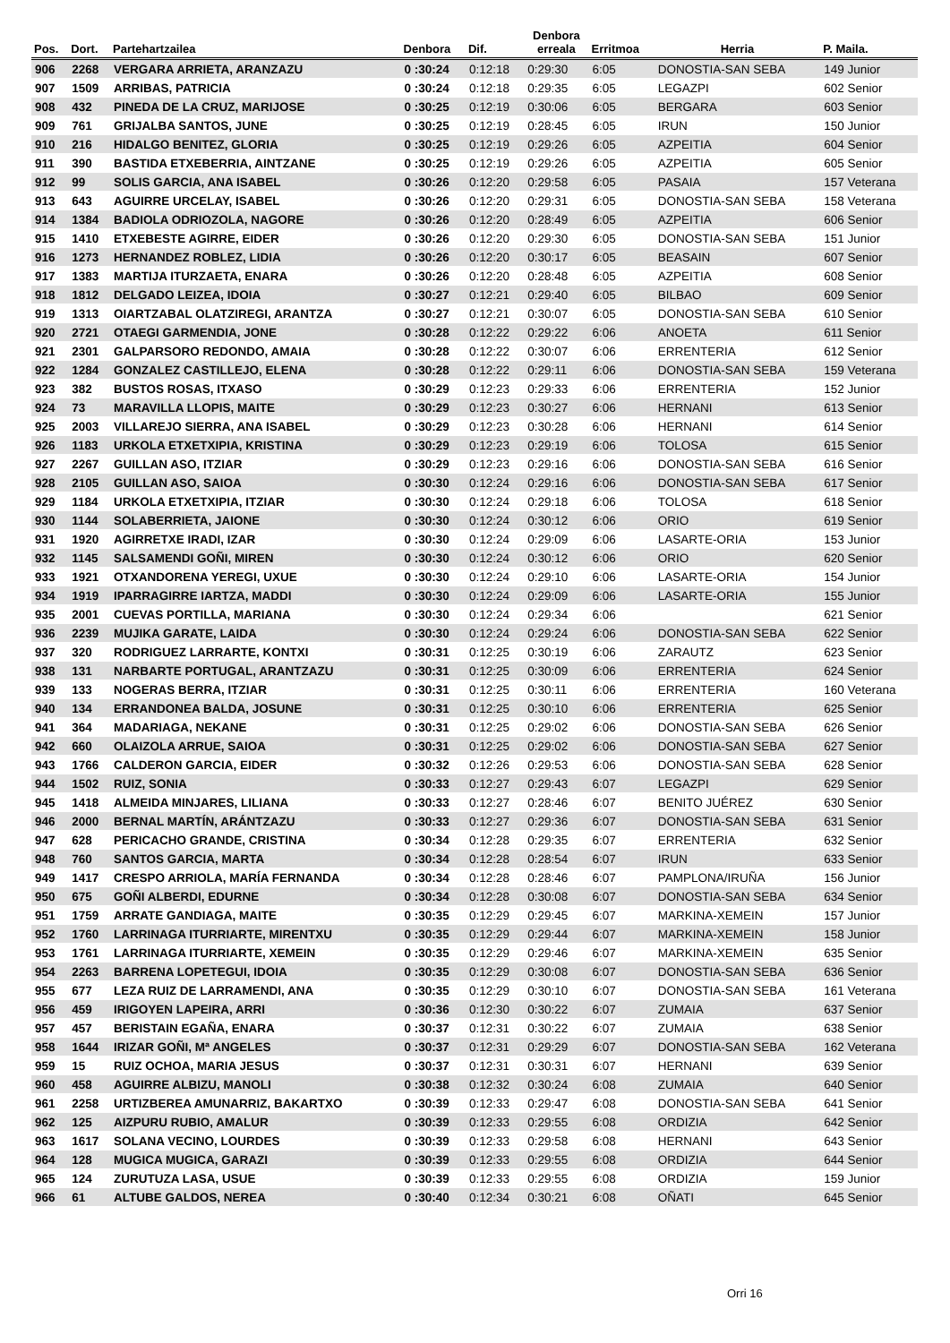| Pos. | Dort. | Partehartzailea | Denbora | Dif. | Denbora erreala | Erritmoa | Herria | P. Maila. |
| --- | --- | --- | --- | --- | --- | --- | --- | --- |
| 906 | 2268 | VERGARA ARRIETA, ARANZAZU | 0 :30:24 | 0:12:18 | 0:29:30 | 6:05 | DONOSTIA-SAN SEBA | 149 Junior |
| 907 | 1509 | ARRIBAS, PATRICIA | 0 :30:24 | 0:12:18 | 0:29:35 | 6:05 | LEGAZPI | 602 Senior |
| 908 | 432 | PINEDA DE LA CRUZ, MARIJOSE | 0 :30:25 | 0:12:19 | 0:30:06 | 6:05 | BERGARA | 603 Senior |
| 909 | 761 | GRIJALBA SANTOS, JUNE | 0 :30:25 | 0:12:19 | 0:28:45 | 6:05 | IRUN | 150 Junior |
| 910 | 216 | HIDALGO BENITEZ, GLORIA | 0 :30:25 | 0:12:19 | 0:29:26 | 6:05 | AZPEITIA | 604 Senior |
| 911 | 390 | BASTIDA ETXEBERRIA, AINTZANE | 0 :30:25 | 0:12:19 | 0:29:26 | 6:05 | AZPEITIA | 605 Senior |
| 912 | 99 | SOLIS GARCIA, ANA ISABEL | 0 :30:26 | 0:12:20 | 0:29:58 | 6:05 | PASAIA | 157 Veterana |
| 913 | 643 | AGUIRRE URCELAY, ISABEL | 0 :30:26 | 0:12:20 | 0:29:31 | 6:05 | DONOSTIA-SAN SEBA | 158 Veterana |
| 914 | 1384 | BADIOLA ODRIOZOLA, NAGORE | 0 :30:26 | 0:12:20 | 0:28:49 | 6:05 | AZPEITIA | 606 Senior |
| 915 | 1410 | ETXEBESTE AGIRRE, EIDER | 0 :30:26 | 0:12:20 | 0:29:30 | 6:05 | DONOSTIA-SAN SEBA | 151 Junior |
| 916 | 1273 | HERNANDEZ ROBLEZ, LIDIA | 0 :30:26 | 0:12:20 | 0:30:17 | 6:05 | BEASAIN | 607 Senior |
| 917 | 1383 | MARTIJA ITURZAETA, ENARA | 0 :30:26 | 0:12:20 | 0:28:48 | 6:05 | AZPEITIA | 608 Senior |
| 918 | 1812 | DELGADO LEIZEA, IDOIA | 0 :30:27 | 0:12:21 | 0:29:40 | 6:05 | BILBAO | 609 Senior |
| 919 | 1313 | OIARTZABAL OLATZIREGI, ARANTZA | 0 :30:27 | 0:12:21 | 0:30:07 | 6:05 | DONOSTIA-SAN SEBA | 610 Senior |
| 920 | 2721 | OTAEGI GARMENDIA, JONE | 0 :30:28 | 0:12:22 | 0:29:22 | 6:06 | ANOETA | 611 Senior |
| 921 | 2301 | GALPARSORO REDONDO, AMAIA | 0 :30:28 | 0:12:22 | 0:30:07 | 6:06 | ERRENTERIA | 612 Senior |
| 922 | 1284 | GONZALEZ CASTILLEJO, ELENA | 0 :30:28 | 0:12:22 | 0:29:11 | 6:06 | DONOSTIA-SAN SEBA | 159 Veterana |
| 923 | 382 | BUSTOS ROSAS, ITXASO | 0 :30:29 | 0:12:23 | 0:29:33 | 6:06 | ERRENTERIA | 152 Junior |
| 924 | 73 | MARAVILLA LLOPIS, MAITE | 0 :30:29 | 0:12:23 | 0:30:27 | 6:06 | HERNANI | 613 Senior |
| 925 | 2003 | VILLAREJO SIERRA, ANA ISABEL | 0 :30:29 | 0:12:23 | 0:30:28 | 6:06 | HERNANI | 614 Senior |
| 926 | 1183 | URKOLA ETXETXIPIA, KRISTINA | 0 :30:29 | 0:12:23 | 0:29:19 | 6:06 | TOLOSA | 615 Senior |
| 927 | 2267 | GUILLAN ASO, ITZIAR | 0 :30:29 | 0:12:23 | 0:29:16 | 6:06 | DONOSTIA-SAN SEBA | 616 Senior |
| 928 | 2105 | GUILLAN ASO, SAIOA | 0 :30:30 | 0:12:24 | 0:29:16 | 6:06 | DONOSTIA-SAN SEBA | 617 Senior |
| 929 | 1184 | URKOLA ETXETXIPIA, ITZIAR | 0 :30:30 | 0:12:24 | 0:29:18 | 6:06 | TOLOSA | 618 Senior |
| 930 | 1144 | SOLABERRIETA, JAIONE | 0 :30:30 | 0:12:24 | 0:30:12 | 6:06 | ORIO | 619 Senior |
| 931 | 1920 | AGIRRETXE IRADI, IZAR | 0 :30:30 | 0:12:24 | 0:29:09 | 6:06 | LASARTE-ORIA | 153 Junior |
| 932 | 1145 | SALSAMENDI GOÑI, MIREN | 0 :30:30 | 0:12:24 | 0:30:12 | 6:06 | ORIO | 620 Senior |
| 933 | 1921 | OTXANDORENA YEREGI, UXUE | 0 :30:30 | 0:12:24 | 0:29:10 | 6:06 | LASARTE-ORIA | 154 Junior |
| 934 | 1919 | IPARRAGIRRE IARTZA, MADDI | 0 :30:30 | 0:12:24 | 0:29:09 | 6:06 | LASARTE-ORIA | 155 Junior |
| 935 | 2001 | CUEVAS PORTILLA, MARIANA | 0 :30:30 | 0:12:24 | 0:29:34 | 6:06 | | 621 Senior |
| 936 | 2239 | MUJIKA GARATE, LAIDA | 0 :30:30 | 0:12:24 | 0:29:24 | 6:06 | DONOSTIA-SAN SEBA | 622 Senior |
| 937 | 320 | RODRIGUEZ LARRARTE, KONTXI | 0 :30:31 | 0:12:25 | 0:30:19 | 6:06 | ZARAUTZ | 623 Senior |
| 938 | 131 | NARBARTE PORTUGAL, ARANTZAZU | 0 :30:31 | 0:12:25 | 0:30:09 | 6:06 | ERRENTERIA | 624 Senior |
| 939 | 133 | NOGERAS BERRA, ITZIAR | 0 :30:31 | 0:12:25 | 0:30:11 | 6:06 | ERRENTERIA | 160 Veterana |
| 940 | 134 | ERRANDONEA BALDA, JOSUNE | 0 :30:31 | 0:12:25 | 0:30:10 | 6:06 | ERRENTERIA | 625 Senior |
| 941 | 364 | MADARIAGA, NEKANE | 0 :30:31 | 0:12:25 | 0:29:02 | 6:06 | DONOSTIA-SAN SEBA | 626 Senior |
| 942 | 660 | OLAIZOLA ARRUE, SAIOA | 0 :30:31 | 0:12:25 | 0:29:02 | 6:06 | DONOSTIA-SAN SEBA | 627 Senior |
| 943 | 1766 | CALDERON GARCIA, EIDER | 0 :30:32 | 0:12:26 | 0:29:53 | 6:06 | DONOSTIA-SAN SEBA | 628 Senior |
| 944 | 1502 | RUIZ, SONIA | 0 :30:33 | 0:12:27 | 0:29:43 | 6:07 | LEGAZPI | 629 Senior |
| 945 | 1418 | ALMEIDA MINJARES, LILIANA | 0 :30:33 | 0:12:27 | 0:28:46 | 6:07 | BENITO JUÉREZ | 630 Senior |
| 946 | 2000 | BERNAL MARTÍN, ARÁNTZAZU | 0 :30:33 | 0:12:27 | 0:29:36 | 6:07 | DONOSTIA-SAN SEBA | 631 Senior |
| 947 | 628 | PERICACHO GRANDE, CRISTINA | 0 :30:34 | 0:12:28 | 0:29:35 | 6:07 | ERRENTERIA | 632 Senior |
| 948 | 760 | SANTOS GARCIA, MARTA | 0 :30:34 | 0:12:28 | 0:28:54 | 6:07 | IRUN | 633 Senior |
| 949 | 1417 | CRESPO ARRIOLA, MARÍA FERNANDA | 0 :30:34 | 0:12:28 | 0:28:46 | 6:07 | PAMPLONA/IRUÑA | 156 Junior |
| 950 | 675 | GOÑI ALBERDI, EDURNE | 0 :30:34 | 0:12:28 | 0:30:08 | 6:07 | DONOSTIA-SAN SEBA | 634 Senior |
| 951 | 1759 | ARRATE GANDIAGA, MAITE | 0 :30:35 | 0:12:29 | 0:29:45 | 6:07 | MARKINA-XEMEIN | 157 Junior |
| 952 | 1760 | LARRINAGA ITURRIARTE, MIRENTXU | 0 :30:35 | 0:12:29 | 0:29:44 | 6:07 | MARKINA-XEMEIN | 158 Junior |
| 953 | 1761 | LARRINAGA ITURRIARTE, XEMEIN | 0 :30:35 | 0:12:29 | 0:29:46 | 6:07 | MARKINA-XEMEIN | 635 Senior |
| 954 | 2263 | BARRENA LOPETEGUI, IDOIA | 0 :30:35 | 0:12:29 | 0:30:08 | 6:07 | DONOSTIA-SAN SEBA | 636 Senior |
| 955 | 677 | LEZA RUIZ DE LARRAMENDI, ANA | 0 :30:35 | 0:12:29 | 0:30:10 | 6:07 | DONOSTIA-SAN SEBA | 161 Veterana |
| 956 | 459 | IRIGOYEN LAPEIRA, ARRI | 0 :30:36 | 0:12:30 | 0:30:22 | 6:07 | ZUMAIA | 637 Senior |
| 957 | 457 | BERISTAIN EGAÑA, ENARA | 0 :30:37 | 0:12:31 | 0:30:22 | 6:07 | ZUMAIA | 638 Senior |
| 958 | 1644 | IRIZAR GOÑI, Mª ANGELES | 0 :30:37 | 0:12:31 | 0:29:29 | 6:07 | DONOSTIA-SAN SEBA | 162 Veterana |
| 959 | 15 | RUIZ OCHOA, MARIA JESUS | 0 :30:37 | 0:12:31 | 0:30:31 | 6:07 | HERNANI | 639 Senior |
| 960 | 458 | AGUIRRE ALBIZU, MANOLI | 0 :30:38 | 0:12:32 | 0:30:24 | 6:08 | ZUMAIA | 640 Senior |
| 961 | 2258 | URTIZBEREA AMUNARRIZ, BAKARTXO | 0 :30:39 | 0:12:33 | 0:29:47 | 6:08 | DONOSTIA-SAN SEBA | 641 Senior |
| 962 | 125 | AIZPURU RUBIO, AMALUR | 0 :30:39 | 0:12:33 | 0:29:55 | 6:08 | ORDIZIA | 642 Senior |
| 963 | 1617 | SOLANA VECINO, LOURDES | 0 :30:39 | 0:12:33 | 0:29:58 | 6:08 | HERNANI | 643 Senior |
| 964 | 128 | MUGICA MUGICA, GARAZI | 0 :30:39 | 0:12:33 | 0:29:55 | 6:08 | ORDIZIA | 644 Senior |
| 965 | 124 | ZURUTUZA LASA, USUE | 0 :30:39 | 0:12:33 | 0:29:55 | 6:08 | ORDIZIA | 159 Junior |
| 966 | 61 | ALTUBE GALDOS, NEREA | 0 :30:40 | 0:12:34 | 0:30:21 | 6:08 | OÑATI | 645 Senior |
Orri 16